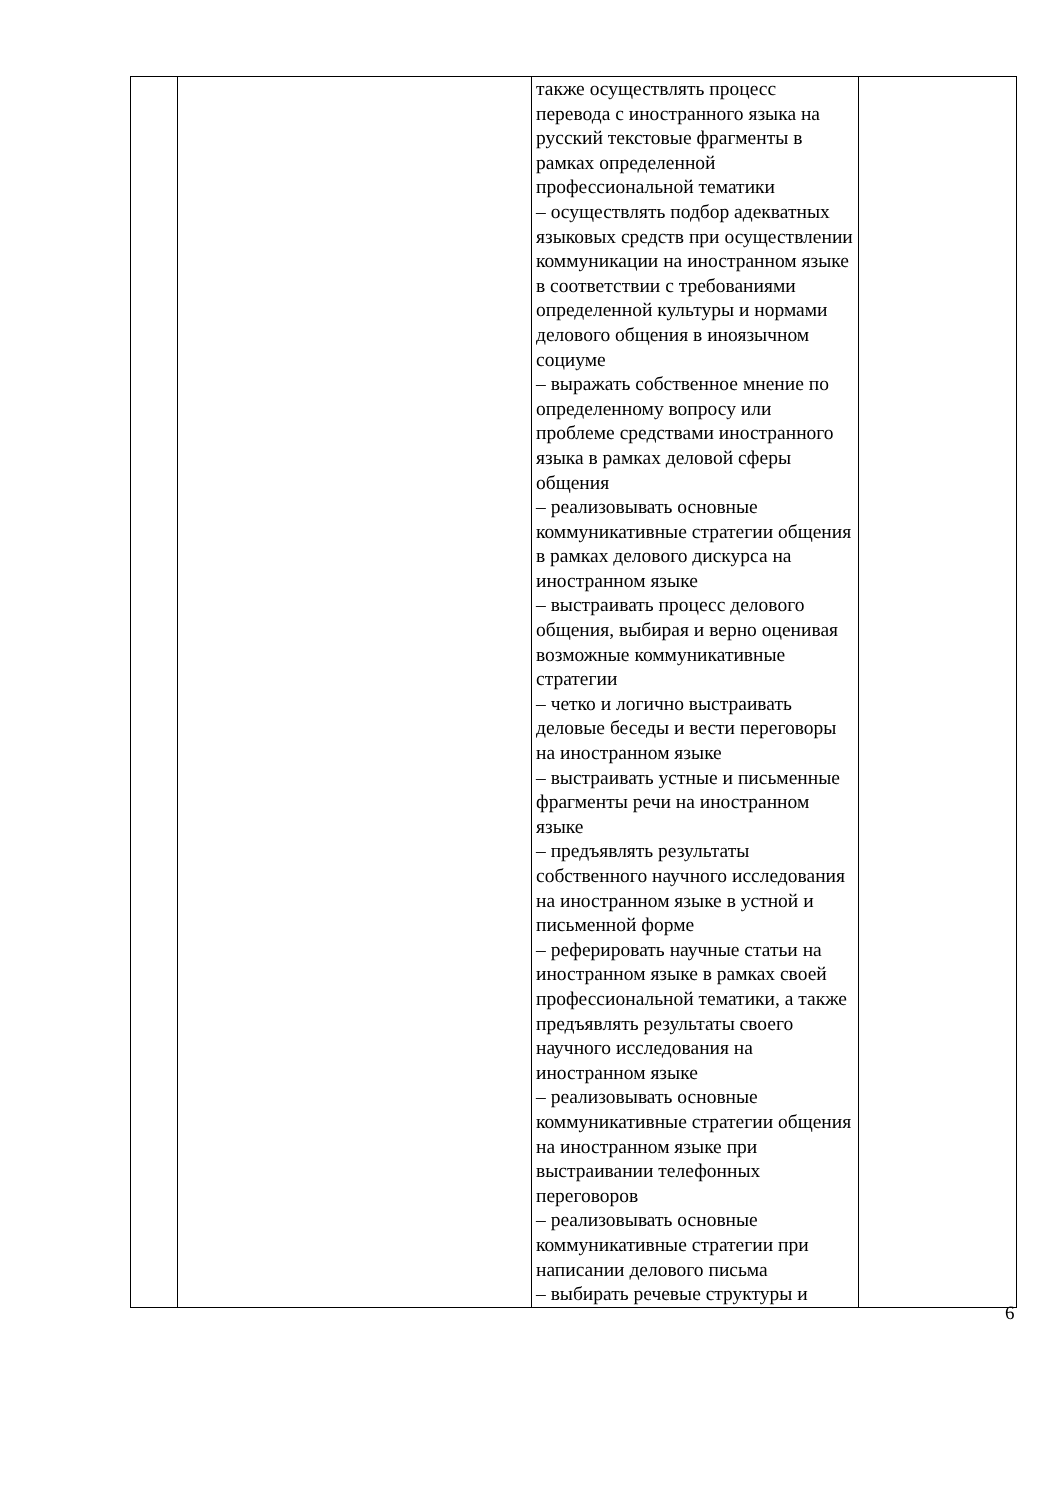| | | также осуществлять процесс перевода с иностранного языка на русский текстовые фрагменты в рамках определенной профессиональной тематики – осуществлять подбор адекватных языковых средств при осуществлении коммуникации на иностранном языке в соответствии с требованиями определенной культуры и нормами делового общения в иноязычном социуме – выражать собственное мнение по определенному вопросу или проблеме средствами иностранного языка в рамках деловой сферы общения – реализовывать основные коммуникативные стратегии общения в рамках делового дискурса на иностранном языке – выстраивать процесс делового общения, выбирая и верно оценивая возможные коммуникативные стратегии – четко и логично выстраивать деловые беседы и вести переговоры на иностранном языке – выстраивать устные и письменные фрагменты речи на иностранном языке – предъявлять результаты собственного научного исследования на иностранном языке в устной и письменной форме – реферировать научные статьи на иностранном языке в рамках своей профессиональной тематики, а также предъявлять результаты своего научного исследования на иностранном языке – реализовывать основные коммуникативные стратегии общения на иностранном языке при выстраивании телефонных переговоров – реализовывать основные коммуникативные стратегии при написании делового письма – выбирать речевые структуры и | |
6